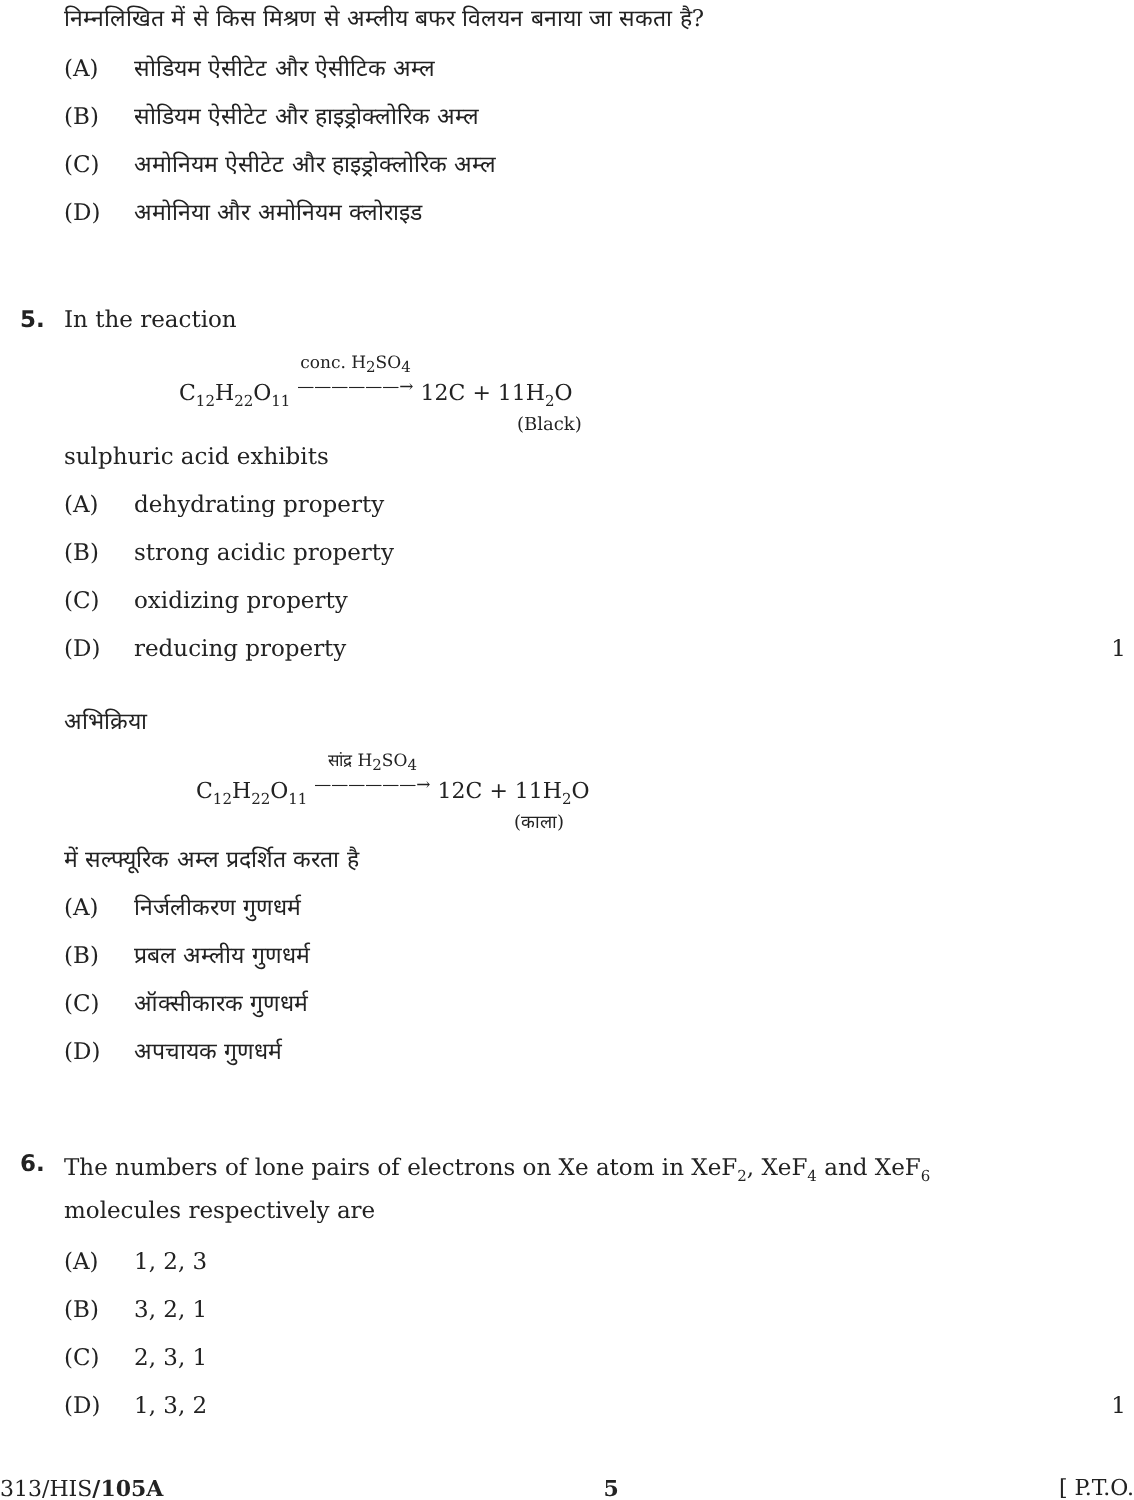निम्नलिखित में से किस मिश्रण से अम्लीय बफर विलयन बनाया जा सकता है?
(A) सोडियम ऐसीटेट और ऐसीटिक अम्ल
(B) सोडियम ऐसीटेट और हाइड्रोक्लोरिक अम्ल
(C) अमोनियम ऐसीटेट और हाइड्रोक्लोरिक अम्ल
(D) अमोनिया और अमोनियम क्लोराइड
5. In the reaction
C<sub>12</sub>H<sub>22</sub>O<sub>11</sub> conc. H<sub>2</sub>SO<sub>4</sub>
——————→ 12C + 11H<sub>2</sub>O
(Black)
sulphuric acid exhibits
(A) dehydrating property
(B) strong acidic property
(C) oxidizing property
(D) reducing property 1
अभिक्रिया
C<sub>12</sub>H<sub>22</sub>O<sub>11</sub> सांद्र H<sub>2</sub>SO<sub>4</sub>
——————→ 12C + 11H<sub>2</sub>O
(काला)
में सल्फ्यूरिक अम्ल प्रदर्शित करता है
(A) निर्जलीकरण गुणधर्म
(B) प्रबल अम्लीय गुणधर्म
(C) ऑक्सीकारक गुणधर्म
(D) अपचायक गुणधर्म
6. The numbers of lone pairs of electrons on Xe atom in XeF<sub>2</sub>, XeF<sub>4</sub> and XeF<sub>6</sub>
molecules respectively are
(A) 1, 2, 3
(B) 3, 2, 1
(C) 2, 3, 1
(D) 1, 3, 2 1
313/HIS/105A 5 [ P.T.O.